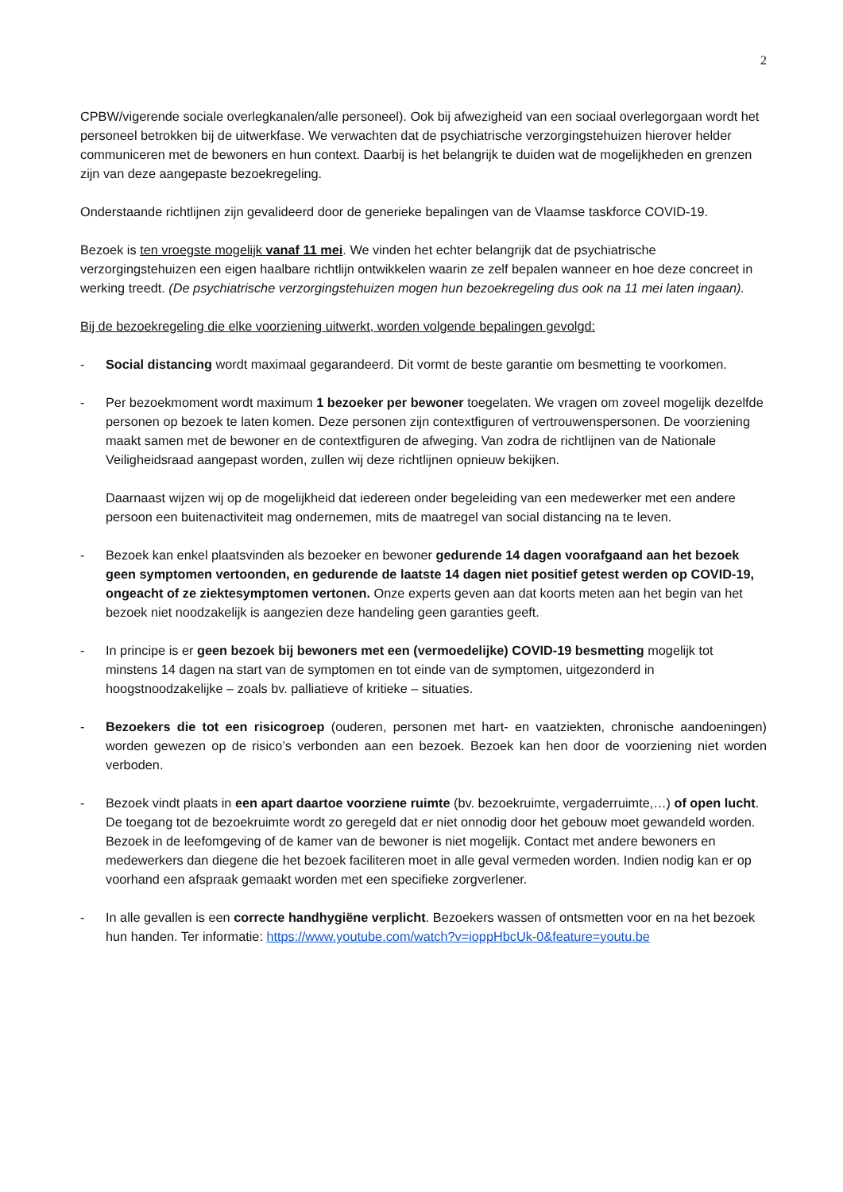2
CPBW/vigerende sociale overlegkanalen/alle personeel). Ook bij afwezigheid van een sociaal overlegorgaan wordt het personeel betrokken bij de uitwerkfase. We verwachten dat de psychiatrische verzorgingstehuizen hierover helder communiceren met de bewoners en hun context. Daarbij is het belangrijk te duiden wat de mogelijkheden en grenzen zijn van deze aangepaste bezoekregeling.
Onderstaande richtlijnen zijn gevalideerd door de generieke bepalingen van de Vlaamse taskforce COVID-19.
Bezoek is ten vroegste mogelijk vanaf 11 mei. We vinden het echter belangrijk dat de psychiatrische verzorgingstehuizen een eigen haalbare richtlijn ontwikkelen waarin ze zelf bepalen wanneer en hoe deze concreet in werking treedt. (De psychiatrische verzorgingstehuizen mogen hun bezoekregeling dus ook na 11 mei laten ingaan).
Bij de bezoekregeling die elke voorziening uitwerkt, worden volgende bepalingen gevolgd:
- Social distancing wordt maximaal gegarandeerd. Dit vormt de beste garantie om besmetting te voorkomen.
- Per bezoekmoment wordt maximum 1 bezoeker per bewoner toegelaten. We vragen om zoveel mogelijk dezelfde personen op bezoek te laten komen. Deze personen zijn contextfiguren of vertrouwenspersonen. De voorziening maakt samen met de bewoner en de contextfiguren de afweging. Van zodra de richtlijnen van de Nationale Veiligheidsraad aangepast worden, zullen wij deze richtlijnen opnieuw bekijken.
Daarnaast wijzen wij op de mogelijkheid dat iedereen onder begeleiding van een medewerker met een andere persoon een buitenactiviteit mag ondernemen, mits de maatregel van social distancing na te leven.
- Bezoek kan enkel plaatsvinden als bezoeker en bewoner gedurende 14 dagen voorafgaand aan het bezoek geen symptomen vertoonden, en gedurende de laatste 14 dagen niet positief getest werden op COVID-19, ongeacht of ze ziektesymptomen vertonen. Onze experts geven aan dat koorts meten aan het begin van het bezoek niet noodzakelijk is aangezien deze handeling geen garanties geeft.
- In principe is er geen bezoek bij bewoners met een (vermoedelijke) COVID-19 besmetting mogelijk tot minstens 14 dagen na start van de symptomen en tot einde van de symptomen, uitgezonderd in hoogstnoodzakelijke – zoals bv. palliatieve of kritieke – situaties.
- Bezoekers die tot een risicogroep (ouderen, personen met hart- en vaatziekten, chronische aandoeningen) worden gewezen op de risico’s verbonden aan een bezoek. Bezoek kan hen door de voorziening niet worden verboden.
- Bezoek vindt plaats in een apart daartoe voorziene ruimte (bv. bezoekruimte, vergaderruimte,…) of open lucht. De toegang tot de bezoekruimte wordt zo geregeld dat er niet onnodig door het gebouw moet gewandeld worden. Bezoek in de leefomgeving of de kamer van de bewoner is niet mogelijk. Contact met andere bewoners en medewerkers dan diegene die het bezoek faciliteren moet in alle geval vermeden worden. Indien nodig kan er op voorhand een afspraak gemaakt worden met een specifieke zorgverlener.
- In alle gevallen is een correcte handhygiëne verplicht. Bezoekers wassen of ontsmetten voor en na het bezoek hun handen. Ter informatie: https://www.youtube.com/watch?v=ioppHbcUk-0&feature=youtu.be